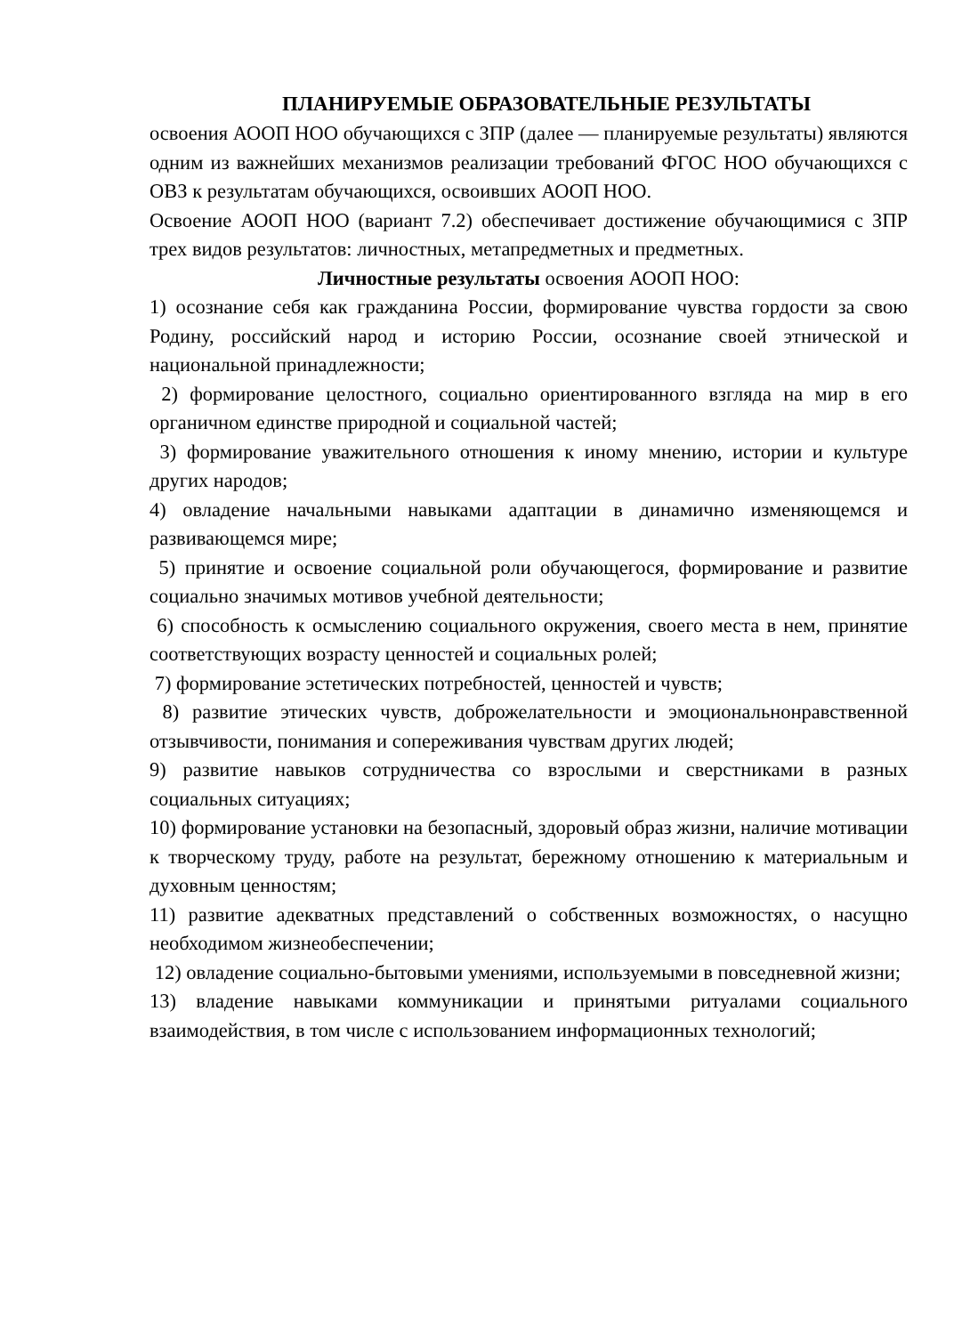ПЛАНИРУЕМЫЕ ОБРАЗОВАТЕЛЬНЫЕ РЕЗУЛЬТАТЫ
освоения АООП НОО обучающихся с ЗПР (далее — планируемые результаты) являются одним из важнейших механизмов реализации требований ФГОС НОО обучающихся с ОВЗ к результатам обучающихся, освоивших АООП НОО.
Освоение АООП НОО (вариант 7.2) обеспечивает достижение обучающимися с ЗПР трех видов результатов: личностных, метапредметных и предметных.
Личностные результаты освоения АООП НОО:
1) осознание себя как гражданина России, формирование чувства гордости за свою Родину, российский народ и историю России, осознание своей этнической и национальной принадлежности;
2) формирование целостного, социально ориентированного взгляда на мир в его органичном единстве природной и социальной частей;
3) формирование уважительного отношения к иному мнению, истории и культуре других народов;
4) овладение начальными навыками адаптации в динамично изменяющемся и развивающемся мире;
5) принятие и освоение социальной роли обучающегося, формирование и развитие социально значимых мотивов учебной деятельности;
6) способность к осмыслению социального окружения, своего места в нем, принятие соответствующих возрасту ценностей и социальных ролей;
7) формирование эстетических потребностей, ценностей и чувств;
8) развитие этических чувств, доброжелательности и эмоциональнонравственной отзывчивости, понимания и сопереживания чувствам других людей;
9) развитие навыков сотрудничества со взрослыми и сверстниками в разных социальных ситуациях;
10) формирование установки на безопасный, здоровый образ жизни, наличие мотивации к творческому труду, работе на результат, бережному отношению к материальным и духовным ценностям;
11) развитие адекватных представлений о собственных возможностях, о насущно необходимом жизнеобеспечении;
12) овладение социально-бытовыми умениями, используемыми в повседневной жизни;
13) владение навыками коммуникации и принятыми ритуалами социального взаимодействия, в том числе с использованием информационных технологий;